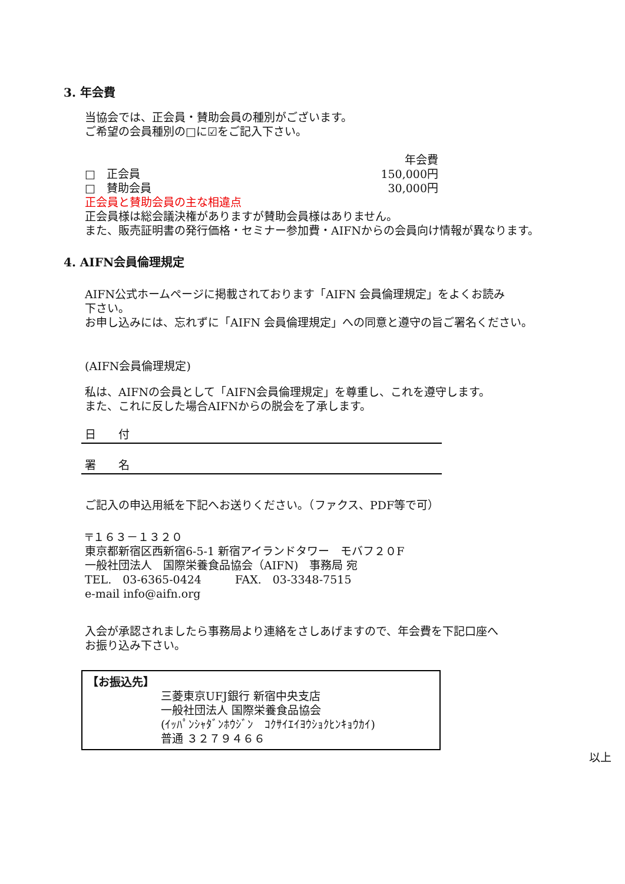3. 年会費
当協会では、正会員・賛助会員の種別がございます。
ご希望の会員種別の□に☑をご記入下さい。
| | 年会費 |
| □ 正会員 | 150,000円 |
| □ 賛助会員 | 30,000円 |
正会員と賛助会員の主な相違点
正会員様は総会議決権がありますが賛助会員様はありません。
また、販売証明書の発行価格・セミナー参加費・AIFNからの会員向け情報が異なります。
4. AIFN会員倫理規定
AIFN公式ホームページに掲載されております「AIFN 会員倫理規定」をよくお読み
下さい。
お申し込みには、忘れずに「AIFN 会員倫理規定」への同意と遵守の旨ご署名ください。
(AIFN会員倫理規定)
私は、AIFNの会員として「AIFN会員倫理規定」を尊重し、これを遵守します。
また、これに反した場合AIFNからの脱会を了承します。
日　　付
署　　名
ご記入の申込用紙を下記へお送りください。（ファクス、PDF等で可）
〒１６３－１３２０
東京都新宿区西新宿6-5-1 新宿アイランドタワー　モバフ２０F
一般社団法人　国際栄養食品協会（AIFN)　事務局 宛
TEL.　03-6365-0424　　　FAX.　03-3348-7515
e-mail info@aifn.org
入会が承認されましたら事務局より連絡をさしあげますので、年会費を下記口座へ
お振り込み下さい。
【お振込先】
三菱東京UFJ銀行 新宿中央支店
一般社団法人 国際栄養食品協会
(ｲｯﾊﾟﾝｼｬﾀﾞﾝﾎｳｼﾞﾝ　ｺｸｻｲｴｲﾖｳｼｮｸﾋﾝｷｮｳｶｲ)
普通 ３２７９４６６
以上